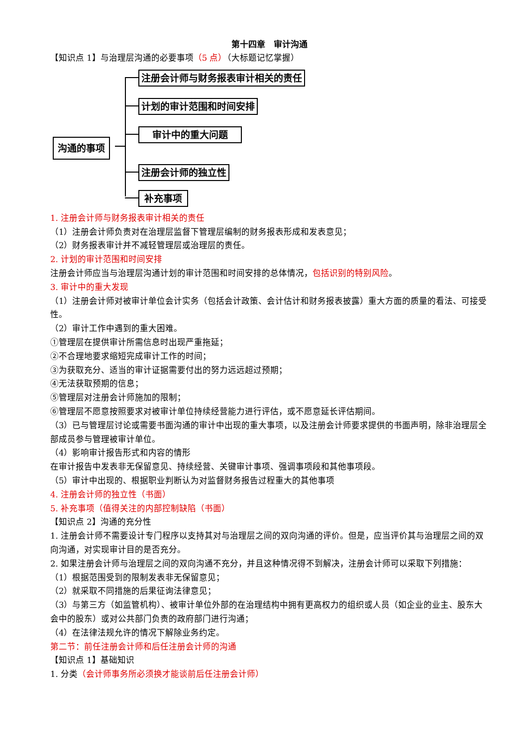第十四章　审计沟通
【知识点 1】与治理层沟通的必要事项（5 点）（大标题记忆掌握）
沟通的事项
注册会计师与财务报表审计相关的责任
计划的审计范围和时间安排
审计中的重大问题
注册会计师的独立性
补充事项
1. 注册会计师与财务报表审计相关的责任
（1）注册会计师负责对在治理层监督下管理层编制的财务报表形成和发表意见；
（2）财务报表审计并不减轻管理层或治理层的责任。
2. 计划的审计范围和时间安排
注册会计师应当与治理层沟通计划的审计范围和时间安排的总体情况，包括识别的特别风险。
3. 审计中的重大发现
（1）注册会计师对被审计单位会计实务（包括会计政策、会计估计和财务报表披露）重大方面的质量的看法、可接受性。
（2）审计工作中遇到的重大困难。
①管理层在提供审计所需信息时出现严重拖延；
②不合理地要求缩短完成审计工作的时间；
③为获取充分、适当的审计证据需要付出的努力远远超过预期；
④无法获取预期的信息；
⑤管理层对注册会计师施加的限制；
⑥管理层不愿意按照要求对被审计单位持续经营能力进行评估，或不愿意延长评估期间。
（3）已与管理层讨论或需要书面沟通的审计中出现的重大事项，以及注册会计师要求提供的书面声明，除非治理层全部成员参与管理被审计单位。
（4）影响审计报告形式和内容的情形
在审计报告中发表非无保留意见、持续经营、关键审计事项、强调事项段和其他事项段。
（5）审计中出现的、根据职业判断认为对监督财务报告过程重大的其他事项
4. 注册会计师的独立性（书面）
5. 补充事项（值得关注的内部控制缺陷（书面）
【知识点 2】沟通的充分性
1. 注册会计师不需要设计专门程序以支持其对与治理层之间的双向沟通的评价。但是，应当评价其与治理层之间的双向沟通，对实现审计目的是否充分。
2. 如果注册会计师与治理层之间的双向沟通不充分，并且这种情况得不到解决，注册会计师可以采取下列措施：
（1）根据范围受到的限制发表非无保留意见；
（2）就采取不同措施的后果征询法律意见；
（3）与第三方（如监管机构）、被审计单位外部的在治理结构中拥有更高权力的组织或人员（如企业的业主、股东大会中的股东）或对公共部门负责的政府部门进行沟通；
（4）在法律法规允许的情况下解除业务约定。
第二节：前任注册会计师和后任注册会计师的沟通
【知识点 1】基础知识
1. 分类（会计师事务所必须换才能谈前后任注册会计师）